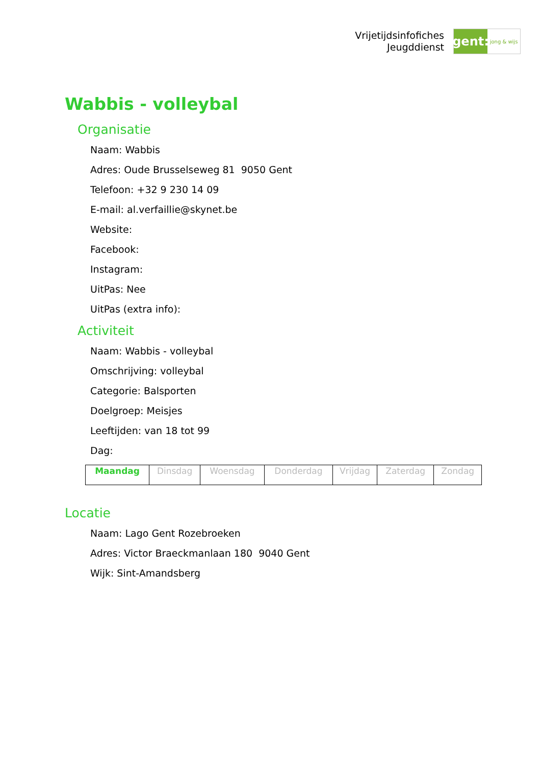Vrijetijdsinfofiches
Jeugddienst
gent:
jong & wijs
Wabbis - volleybal
Organisatie
Naam: Wabbis
Adres: Oude Brusselseweg 81 9050 Gent
Telefoon: +32 9 230 14 09
E-mail: al.verfaillie@skynet.be
Website:
Facebook:
Instagram:
UitPas: Nee
UitPas (extra info):
Activiteit
Naam: Wabbis - volleybal
Omschrijving: volleybal
Categorie: Balsporten
Doelgroep: Meisjes
Leeftijden: van 18 tot 99
Dag:
| Maandag | Dinsdag | Woensdag | Donderdag | Vrijdag | Zaterdag | Zondag |
Locatie
Naam: Lago Gent Rozebroeken
Adres: Victor Braeckmanlaan 180 9040 Gent
Wijk: Sint-Amandsberg